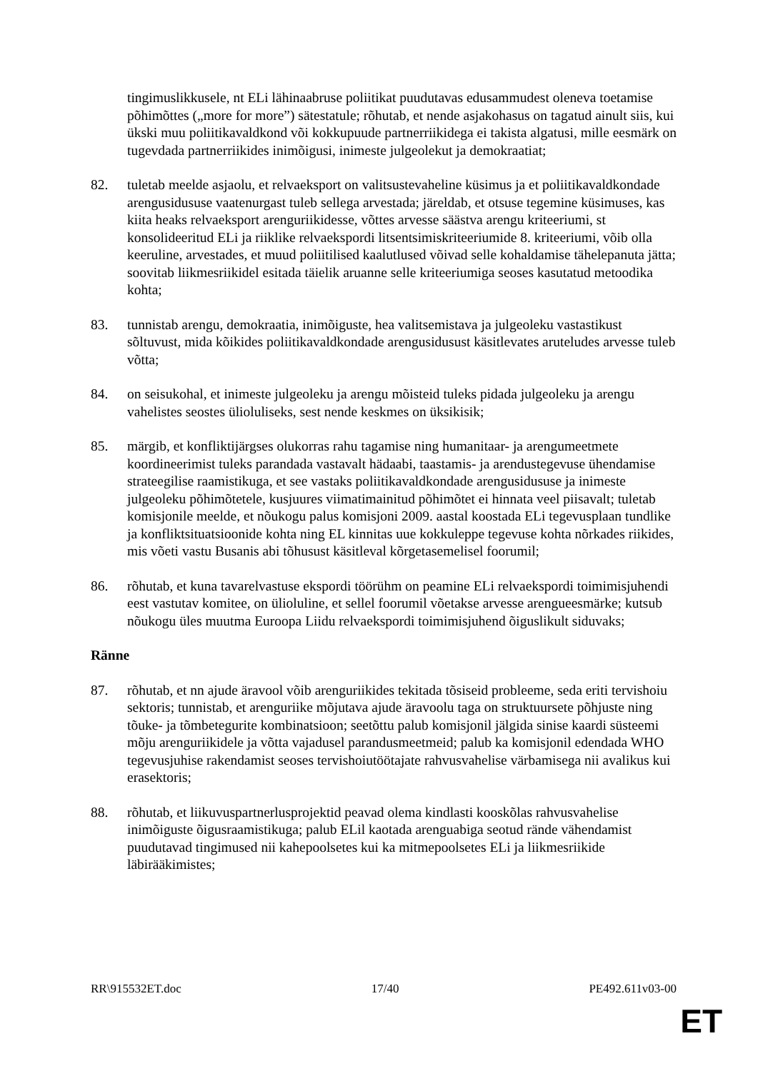tingimuslikkusele, nt ELi lähinaabruse poliitikat puudutavas edusammudest oleneva toetamise põhimõttes („more for more”) sätestatule; rõhutab, et nende asjakohasus on tagatud ainult siis, kui ükski muu poliitikavaldkond või kokkupuude partnerriikidega ei takista algatusi, mille eesmärk on tugevdada partnerriikides inimõigusi, inimeste julgeolekut ja demokraatiat;
82. tuletab meelde asjaolu, et relvaeksport on valitsustevaheline küsimus ja et poliitikavaldkondade arengusidususe vaatenurgast tuleb sellega arvestada; järeldab, et otsuse tegemine küsimuses, kas kiita heaks relvaeksport arenguriikidesse, võttes arvesse säästva arengu kriteeriumi, st konsolideeritud ELi ja riiklike relvaekspordi litsentsimiskriteeriumide 8. kriteeriumi, võib olla keeruline, arvestades, et muud poliitilised kaalutlused võivad selle kohaldamise tähelepanuta jätta; soovitab liikmesriikidel esitada täielik aruanne selle kriteeriumiga seoses kasutatud metoodika kohta;
83. tunnistab arengu, demokraatia, inimõiguste, hea valitsemistava ja julgeoleku vastastikust sõltuvust, mida kõikides poliitikavaldkondade arengusidusust käsitlevates aruteludes arvesse tuleb võtta;
84. on seisukohal, et inimeste julgeoleku ja arengu mõisteid tuleks pidada julgeoleku ja arengu vahelistes seostes ülioluliseks, sest nende keskmes on üksikisik;
85. märgib, et konfliktijärgses olukorras rahu tagamise ning humanitaar- ja arengumeetmete koordineerimist tuleks parandada vastavalt hädaabi, taastamis- ja arendustegevuse ühendamise strateegilise raamistikuga, et see vastaks poliitikavaldkondade arengusidususe ja inimeste julgeoleku põhimõtetele, kusjuures viimatimainitud põhimõtet ei hinnata veel piisavalt; tuletab komisjonile meelde, et nõukogu palus komisjoni 2009. aastal koostada ELi tegevusplaan tundlike ja konfliktsituatsioonide kohta ning EL kinnitas uue kokkuleppe tegevuse kohta nõrkades riikides, mis võeti vastu Busanis abi tõhusust käsitleval kõrgetasemelisel foorumil;
86. rõhutab, et kuna tavarelvastuse ekspordi töörühm on peamine ELi relvaekspordi toimimisjuhendi eest vastutav komitee, on ülioluline, et sellel foorumil võetakse arvesse arengueesmärke; kutsub nõukogu üles muutma Euroopa Liidu relvaekspordi toimimisjuhend õiguslikult siduvaks;
Ränne
87. rõhutab, et nn ajude äravool võib arenguriikides tekitada tõsiseid probleeme, seda eriti tervishoiu sektoris; tunnistab, et arenguriike mõjutava ajude äravoolu taga on struktuursete põhjuste ning tõuke- ja tõmbetegurite kombinatsioon; seetõttu palub komisjonil jälgida sinise kaardi süsteemi mõju arenguriikidele ja võtta vajadusel parandusmeetmeid; palub ka komisjonil edendada WHO tegevusjuhise rakendamist seoses tervishoiutöötajate rahvusvahelise värbamisega nii avalikus kui erasektoris;
88. rõhutab, et liikuvuspartnerlusprojektid peavad olema kindlasti kooskõlas rahvusvahelise inimõiguste õigusraamistikuga; palub ELil kaotada arenguabiga seotud rände vähendamist puudutavad tingimused nii kahepoolsetes kui ka mitmepoolsetes ELi ja liikmesriikide läbirääkimistes;
RR\915532ET.doc 17/40 PE492.611v03-00
ET